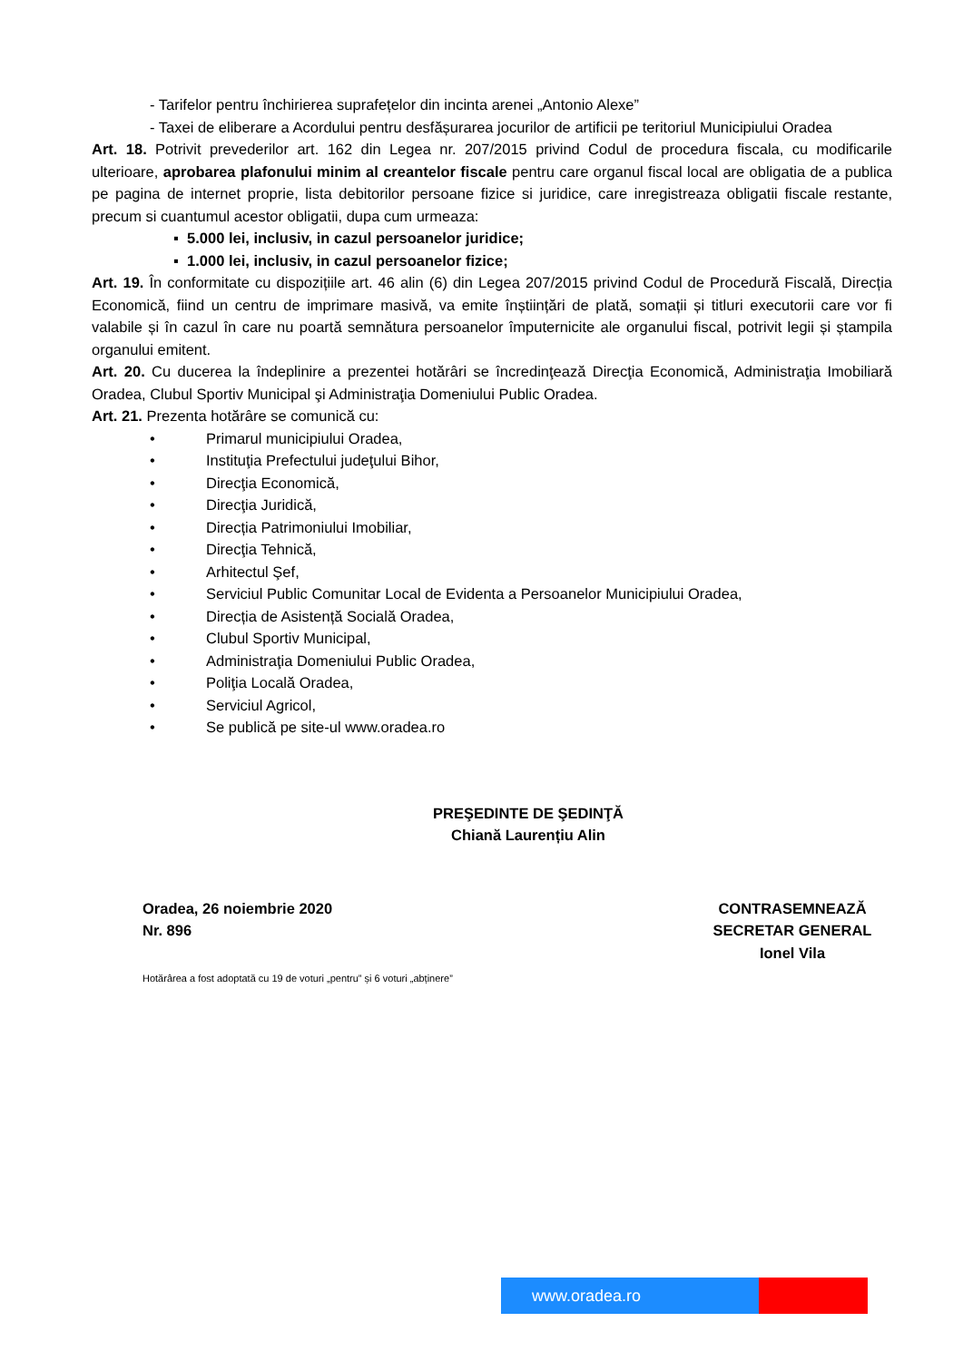- Tarifelor pentru închirierea suprafețelor din incinta arenei „Antonio Alexe”
- Taxei de eliberare a Acordului pentru desfășurarea jocurilor de artificii pe teritoriul Municipiului Oradea
Art. 18. Potrivit prevederilor art. 162 din Legea nr. 207/2015 privind Codul de procedura fiscala, cu modificarile ulterioare, aprobarea plafonului minim al creantelor fiscale pentru care organul fiscal local are obligatia de a publica pe pagina de internet proprie, lista debitorilor persoane fizice si juridice, care inregistreaza obligatii fiscale restante, precum si cuantumul acestor obligatii, dupa cum urmeaza:
▪ 5.000 lei, inclusiv, in cazul persoanelor juridice;
▪ 1.000 lei, inclusiv, in cazul persoanelor fizice;
Art. 19. În conformitate cu dispozițiile art. 46 alin (6) din Legea 207/2015 privind Codul de Procedură Fiscală, Direcția Economică, fiind un centru de imprimare masivă, va emite înștiințări de plată, somații și titluri executorii care vor fi valabile și în cazul în care nu poartă semnătura persoanelor împuternicite ale organului fiscal, potrivit legii și ștampila organului emitent.
Art. 20. Cu ducerea la îndeplinire a prezentei hotărâri se încredinţează Direcţia Economică, Administraţia Imobiliară Oradea, Clubul Sportiv Municipal şi Administraţia Domeniului Public Oradea.
Art. 21. Prezenta hotărâre se comunică cu:
• Primarul municipiului Oradea,
• Instituţia Prefectului judeţului Bihor,
• Direcţia Economică,
• Direcţia Juridică,
• Direcția Patrimoniului Imobiliar,
• Direcţia Tehnică,
• Arhitectul Şef,
• Serviciul Public Comunitar Local de Evidenta a Persoanelor Municipiului Oradea,
• Direcția de Asistență Socială Oradea,
• Clubul Sportiv Municipal,
• Administraţia Domeniului Public Oradea,
• Poliţia Locală Oradea,
• Serviciul Agricol,
• Se publică pe site-ul www.oradea.ro
PREŞEDINTE DE ŞEDINŢĂ
Chiană Laurențiu Alin
Oradea, 26 noiembrie 2020
Nr. 896
CONTRASEMNEAZĂ
SECRETAR GENERAL
Ionel Vila
Hotărârea a fost adoptată cu 19 de voturi „pentru” și 6 voturi „abținere”
www.oradea.ro